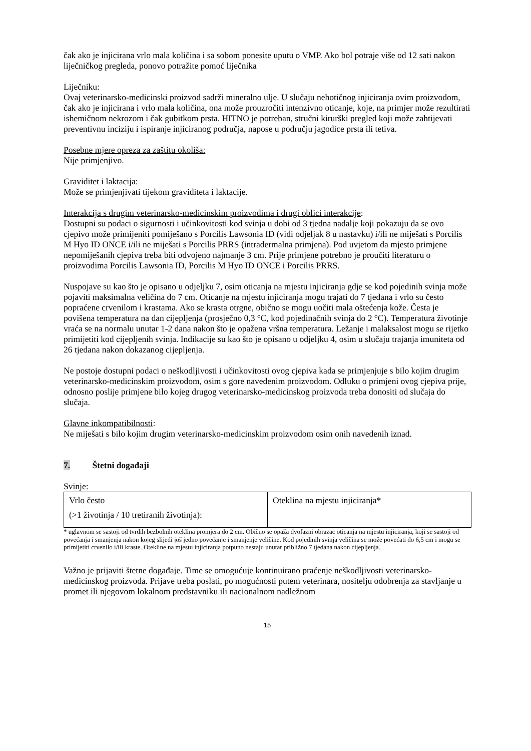čak ako je injicirana vrlo mala količina i sa sobom ponesite uputu o VMP. Ako bol potraje više od 12 sati nakon liječničkog pregleda, ponovo potražite pomoć liječnika
Liječniku:
Ovaj veterinarsko-medicinski proizvod sadrži mineralno ulje. U slučaju nehotičnog injiciranja ovim proizvodom, čak ako je injicirana i vrlo mala količina, ona može prouzročiti intenzivno oticanje, koje, na primjer može rezultirati ishemičnom nekrozom i čak gubitkom prsta. HITNO je potreban, stručni kirurški pregled koji može zahtijevati preventivnu inciziju i ispiranje injiciranog područja, napose u području jagodice prsta ili tetiva.
Posebne mjere opreza za zaštitu okoliša:
Nije primjenjivo.
Graviditet i laktacija:
Može se primjenjivati tijekom graviditeta i laktacije.
Interakcija s drugim veterinarsko-medicinskim proizvodima i drugi oblici interakcije:
Dostupni su podaci o sigurnosti i učinkovitosti kod svinja u dobi od 3 tjedna nadalje koji pokazuju da se ovo cjepivo može primijeniti pomiješano s Porcilis Lawsonia ID (vidi odjeljak 8 u nastavku) i/ili ne miješati s Porcilis M Hyo ID ONCE i/ili ne miješati s Porcilis PRRS (intradermalna primjena). Pod uvjetom da mjesto primjene nepomiješanih cjepiva treba biti odvojeno najmanje 3 cm. Prije primjene potrebno je proučiti literaturu o proizvodima Porcilis Lawsonia ID, Porcilis M Hyo ID ONCE i Porcilis PRRS.
Nuspojave su kao što je opisano u odjeljku 7, osim oticanja na mjestu injiciranja gdje se kod pojedinih svinja može pojaviti maksimalna veličina do 7 cm. Oticanje na mjestu injiciranja mogu trajati do 7 tjedana i vrlo su često popraćene crvenilom i krastama. Ako se krasta otrgne, obično se mogu uočiti mala oštećenja kože. Česta je povišena temperatura na dan cijepljenja (prosječno 0,3 °C, kod pojedinačnih svinja do 2 °C). Temperatura životinje vraća se na normalu unutar 1-2 dana nakon što je opažena vršna temperatura. Ležanje i malaksalost mogu se rijetko primijetiti kod cijepljenih svinja. Indikacije su kao što je opisano u odjeljku 4, osim u slučaju trajanja imuniteta od 26 tjedana nakon dokazanog cijepljenja.
Ne postoje dostupni podaci o neškodljivosti i učinkovitosti ovog cjepiva kada se primjenjuje s bilo kojim drugim veterinarsko-medicinskim proizvodom, osim s gore navedenim proizvodom. Odluku o primjeni ovog cjepiva prije, odnosno poslije primjene bilo kojeg drugog veterinarsko-medicinskog proizvoda treba donositi od slučaja do slučaja.
Glavne inkompatibilnosti:
Ne miješati s bilo kojim drugim veterinarsko-medicinskim proizvodom osim onih navedenih iznad.
7. Štetni događaji
Svinje:
| Vrlo često (>1 životinja / 10 tretiranih životinja): | Oteklina na mjestu injiciranja* |
* uglavnom se sastoji od tvrdih bezbolnih oteklina promjera do 2 cm. Obično se opaža dvofazni obrazac oticanja na mjestu injiciranja, koji se sastoji od povećanja i smanjenja nakon kojeg slijedi još jedno povećanje i smanjenje veličine. Kod pojedinih svinja veličina se može povećati do 6,5 cm i mogu se primijetiti crvenilo i/ili kraste. Otekline na mjestu injiciranja potpuno nestaju unutar približno 7 tjedana nakon cijepljenja.
Važno je prijaviti štetne događaje. Time se omogućuje kontinuirano praćenje neškodljivosti veterinarsko-medicinskog proizvoda. Prijave treba poslati, po mogućnosti putem veterinara, nositelju odobrenja za stavljanje u promet ili njegovom lokalnom predstavniku ili nacionalnom nadležnom
15